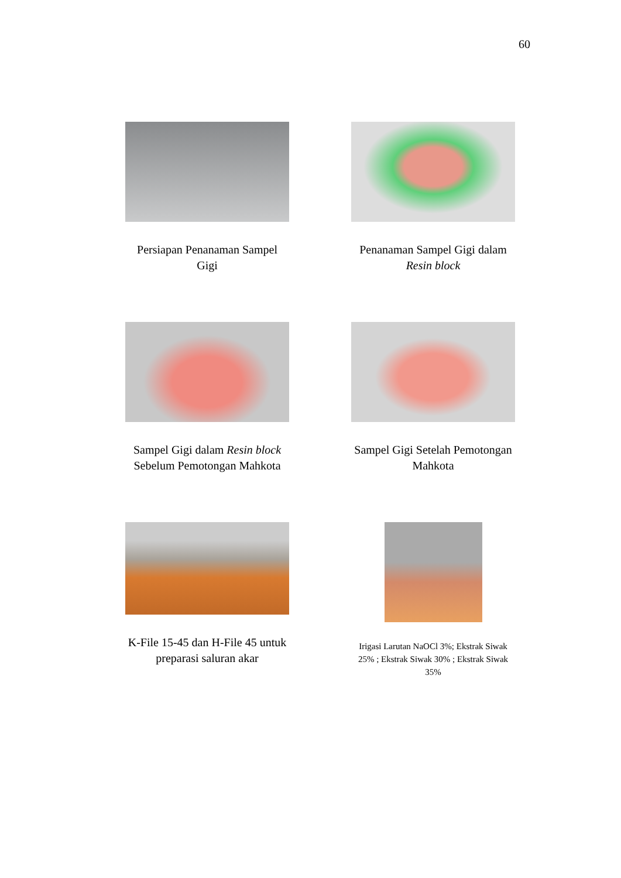60
Persiapan Penanaman Sampel Gigi
Penanaman Sampel Gigi dalam Resin block
Sampel Gigi dalam Resin block Sebelum Pemotongan Mahkota
Sampel Gigi Setelah Pemotongan Mahkota
K-File 15-45 dan H-File 45 untuk preparasi saluran akar
Irigasi Larutan NaOCl 3%; Ekstrak Siwak 25% ; Ekstrak Siwak 30% ; Ekstrak Siwak 35%